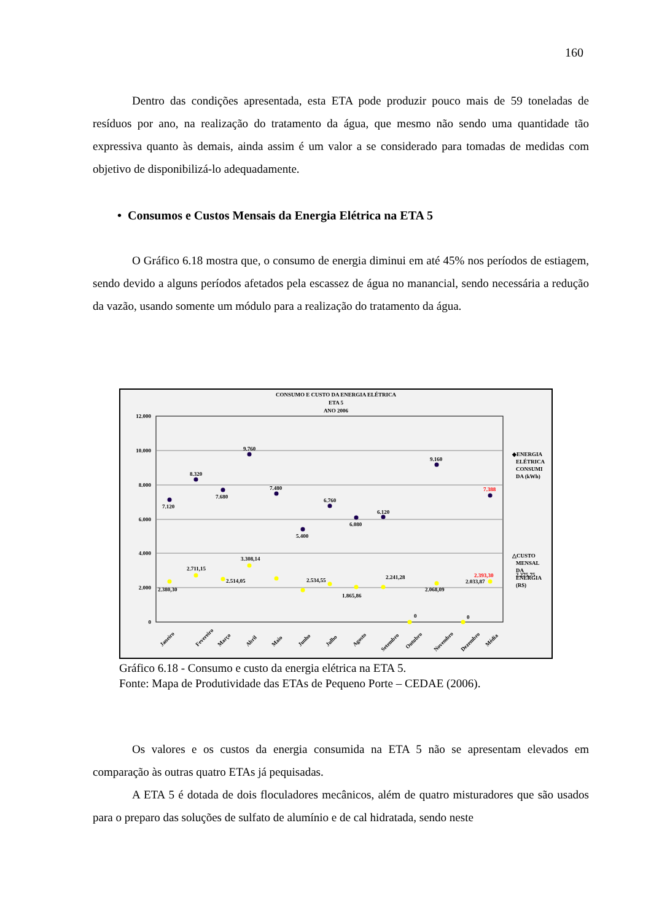160
Dentro das condições apresentada, esta ETA pode produzir pouco mais de 59 toneladas de resíduos por ano, na realização do tratamento da água, que mesmo não sendo uma quantidade tão expressiva quanto às demais, ainda assim é um valor a se considerado para tomadas de medidas com objetivo de disponibilizá-lo adequadamente.
• Consumos e Custos Mensais da Energia Elétrica na ETA 5
O Gráfico 6.18 mostra que, o consumo de energia diminui em até 45% nos períodos de estiagem, sendo devido a alguns períodos afetados pela escassez de água no manancial, sendo necessária a redução da vazão, usando somente um módulo para a realização do tratamento da água.
CONSUMO E CUSTO DA ENERGIA ELÉTRICA
ETA 5
ANO 2006
12.000
10.000
8.000
6.000
4.000
2.000
0
7.120
8.320
7.680
9.760
7.480
5.400
6.760
6.080
6.120
9.160
7.388
2.380,30
2.711,15
2.514,05
3.308,14
2.534,55
1.865,86
2.241,28
2.068,09
2.033,87
2.275,75
2.393,30
0
0
◆ENERGIA
ELÉTRICA
CONSUMI
DA (kWh)
△CUSTO
MENSAL
DA
ENERGIA
(R$)
Janeiro
Fevereiro
Março
Abril
Maio
Junho
Julho
Agosto
Setembro
Outubro
Novembro
Dezembro
Média
Gráfico 6.18 - Consumo e custo da energia elétrica na ETA 5.
Fonte: Mapa de Produtividade das ETAs de Pequeno Porte – CEDAE (2006).
Os valores e os custos da energia consumida na ETA 5 não se apresentam elevados em comparação às outras quatro ETAs já pequisadas.
A ETA 5 é dotada de dois floculadores mecânicos, além de quatro misturadores que são usados para o preparo das soluções de sulfato de alumínio e de cal hidratada, sendo neste